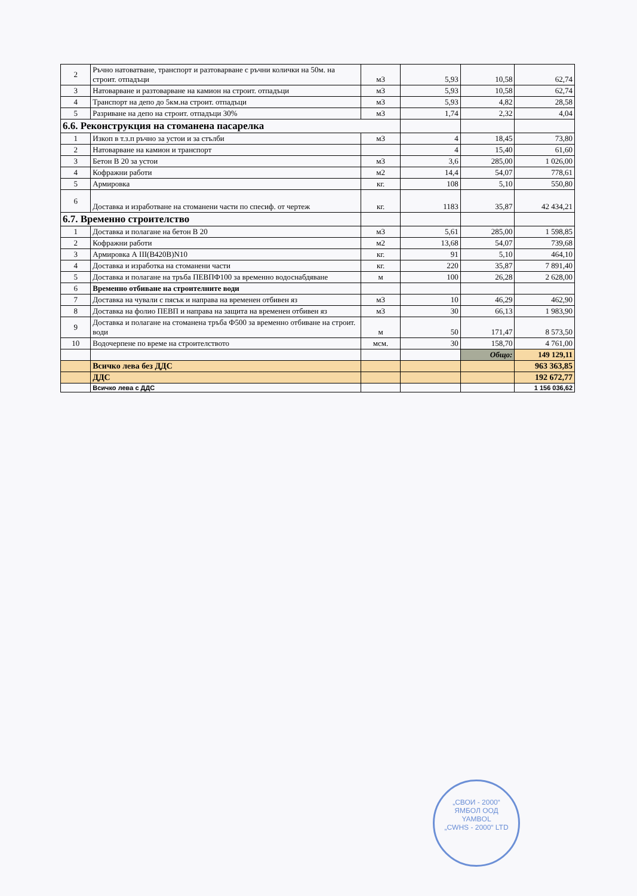| 2 | Ръчно натоватване, транспорт и разтоварване с ръчни колички на 50м. на строит. отпадъци | м3 | 5,93 | 10,58 | 62,74 |
| 3 | Натоварване и разтоварване на камион на строит. отпадъци | м3 | 5,93 | 10,58 | 62,74 |
| 4 | Транспорт на депо до 5км.на строит. отпадъци | м3 | 5,93 | 4,82 | 28,58 |
| 5 | Разриване на депо на строит. отпадъци 30% | м3 | 1,74 | 2,32 | 4,04 |
| 6.6. Реконструкция на стоманена пасарелка | | | | | |
| 1 | Изкоп в т.з.п ръчно за устои и за стълби | м3 | 4 | 18,45 | 73,80 |
| 2 | Натоварване на камион и транспорт | | 4 | 15,40 | 61,60 |
| 3 | Бетон В 20 за устои | м3 | 3,6 | 285,00 | 1 026,00 |
| 4 | Кофражни работи | м2 | 14,4 | 54,07 | 778,61 |
| 5 | Армировка | кг. | 108 | 5,10 | 550,80 |
| 6 | Доставка и изработване на стоманени части по спесиф. от чертеж | кг. | 1183 | 35,87 | 42 434,21 |
| 6.7. Временно строителство | | | | | |
| 1 | Доставка и полагане на бетон В 20 | м3 | 5,61 | 285,00 | 1 598,85 |
| 2 | Кофражни работи | м2 | 13,68 | 54,07 | 739,68 |
| 3 | Армировка А III(В420В)N10 | кг. | 91 | 5,10 | 464,10 |
| 4 | Доставка и изработка на стоманени части | кг. | 220 | 35,87 | 7 891,40 |
| 5 | Доставка и полагане на тръба ПЕВПФ100 за временно водоснабдяване | м | 100 | 26,28 | 2 628,00 |
| 6 | Временно отбиване на строителните води | | | | |
| 7 | Доставка на чували с пясък и направа на временен отбивен яз | м3 | 10 | 46,29 | 462,90 |
| 8 | Доставка на фолио ПЕВП и направа на защита на временен отбивен яз | м3 | 30 | 66,13 | 1 983,90 |
| 9 | Доставка и полагане на стоманена тръба Ф500 за временно отбиване на строит. води | м | 50 | 171,47 | 8 573,50 |
| 10 | Водочерпене по време на строителството | мсм. | 30 | 158,70 | 4 761,00 |
| | | | | Общо: | 149 129,11 |
| | Всичко лева без ДДС | | | | 963 363,85 |
| | ДДС | | | | 192 672,77 |
| | Всичко лева с ДДС | | | | 1 156 036,62 |
„СВОИ - 2000“
ЯМБОЛ ООД
YAMBOL
„CWHS - 2000“ LTD